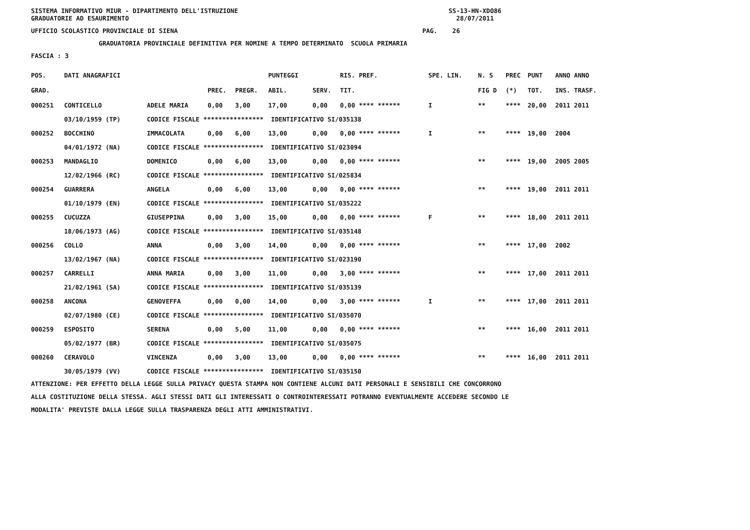SISTEMA INFORMATIVO MIUR - DIPARTIMENTO DELL'ISTRUZIONE SS-13-HN-XDO86
GRADUATORIE AD ESAURIMENTO 28/07/2011
UFFICIO SCOLASTICO PROVINCIALE DI SIENA PAG. 26
GRADUATORIA PROVINCIALE DEFINITIVA PER NOMINE A TEMPO DETERMINATO SCUOLA PRIMARIA
FASCIA : 3
| POS. | DATI ANAGRAFICI | | | | PUNTEGGI | | RIS. PREF. | SPE. LIN. | N. S | PREC | PUNT | ANNO ANNO |
| --- | --- | --- | --- | --- | --- | --- | --- | --- | --- | --- | --- | --- |
| GRAD. | | | PREC. | PREGR. | ABIL. | SERV. | TIT. | | FIG D | (*) | TOT. | INS. TRASF. |
| 000251 | CONTICELLO | ADELE MARIA | 0,00 | 3,00 | 17,00 | 0,00 | 0,00 **** ****** | I | ** | **** | 20,00 | 2011 2011 |
| | 03/10/1959 (TP) | CODICE FISCALE **************** IDENTIFICATIVO SI/035138 | | | | | | | | | | |
| 000252 | BOCCHINO | IMMACOLATA | 0,00 | 6,00 | 13,00 | 0,00 | 0,00 **** ****** | I | ** | **** | 19,00 | 2004 |
| | 04/01/1972 (NA) | CODICE FISCALE **************** IDENTIFICATIVO SI/023094 | | | | | | | | | | |
| 000253 | MANDAGLIO | DOMENICO | 0,00 | 6,00 | 13,00 | 0,00 | 0,00 **** ****** | | ** | **** | 19,00 | 2005 2005 |
| | 12/02/1966 (RC) | CODICE FISCALE **************** IDENTIFICATIVO SI/025834 | | | | | | | | | | |
| 000254 | GUARRERA | ANGELA | 0,00 | 6,00 | 13,00 | 0,00 | 0,00 **** ****** | | ** | **** | 19,00 | 2011 2011 |
| | 01/10/1979 (EN) | CODICE FISCALE **************** IDENTIFICATIVO SI/035222 | | | | | | | | | | |
| 000255 | CUCUZZA | GIUSEPPINA | 0,00 | 3,00 | 15,00 | 0,00 | 0,00 **** ****** | F | ** | **** | 18,00 | 2011 2011 |
| | 18/06/1973 (AG) | CODICE FISCALE **************** IDENTIFICATIVO SI/035148 | | | | | | | | | | |
| 000256 | COLLO | ANNA | 0,00 | 3,00 | 14,00 | 0,00 | 0,00 **** ****** | | ** | **** | 17,00 | 2002 |
| | 13/02/1967 (NA) | CODICE FISCALE **************** IDENTIFICATIVO SI/023190 | | | | | | | | | | |
| 000257 | CARRELLI | ANNA MARIA | 0,00 | 3,00 | 11,00 | 0,00 | 3,00 **** ****** | | ** | **** | 17,00 | 2011 2011 |
| | 21/02/1961 (SA) | CODICE FISCALE **************** IDENTIFICATIVO SI/035139 | | | | | | | | | | |
| 000258 | ANCONA | GENOVEFFA | 0,00 | 0,00 | 14,00 | 0,00 | 3,00 **** ****** | I | ** | **** | 17,00 | 2011 2011 |
| | 02/07/1980 (CE) | CODICE FISCALE **************** IDENTIFICATIVO SI/035070 | | | | | | | | | | |
| 000259 | ESPOSITO | SERENA | 0,00 | 5,00 | 11,00 | 0,00 | 0,00 **** ****** | | ** | **** | 16,00 | 2011 2011 |
| | 05/02/1977 (BR) | CODICE FISCALE **************** IDENTIFICATIVO SI/035075 | | | | | | | | | | |
| 000260 | CERAVOLO | VINCENZA | 0,00 | 3,00 | 13,00 | 0,00 | 0,00 **** ****** | | ** | **** | 16,00 | 2011 2011 |
| | 30/05/1979 (VV) | CODICE FISCALE **************** IDENTIFICATIVO SI/035150 | | | | | | | | | | |
ATTENZIONE: PER EFFETTO DELLA LEGGE SULLA PRIVACY QUESTA STAMPA NON CONTIENE ALCUNI DATI PERSONALI E SENSIBILI CHE CONCORRONO ALLA COSTITUZIONE DELLA STESSA. AGLI STESSI DATI GLI INTERESSATI O CONTROINTERESSATI POTRANNO EVENTUALMENTE ACCEDERE SECONDO LE MODALITA' PREVISTE DALLA LEGGE SULLA TRASPARENZA DEGLI ATTI AMMINISTRATIVI.